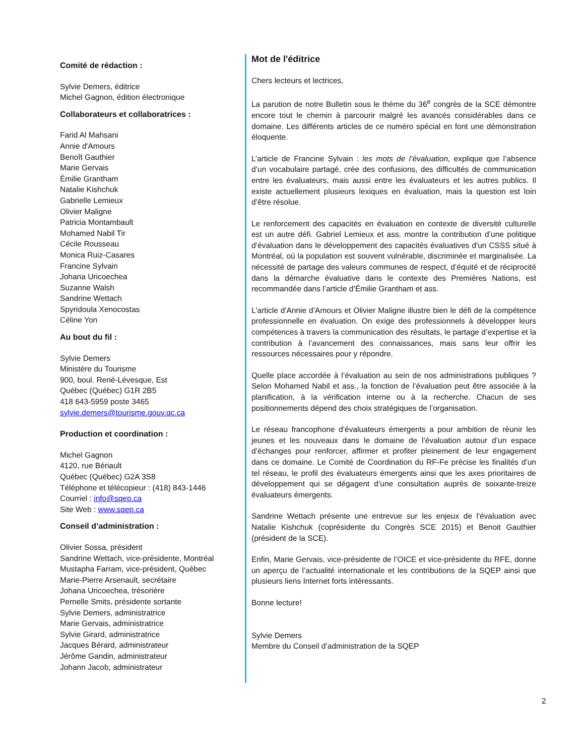Comité de rédaction :
Sylvie Demers, éditrice
Michel Gagnon, édition électronique
Collaborateurs et collaboratrices :
Farid Al Mahsani
Annie d'Amours
Benoît Gauthier
Marie Gervais
Émilie Grantham
Natalie Kishchuk
Gabrielle Lemieux
Olivier Maligne
Patricia Montambault
Mohamed Nabil Tir
Cécile Rousseau
Monica Ruiz-Casares
Francine Sylvain
Johana Uricoechea
Suzanne Walsh
Sandrine Wettach
Spyridoula Xenocostas
Céline Yon
Au bout du fil :
Sylvie Demers
Ministère du Tourisme
900, boul. René-Lévesque, Est
Québec (Québec) G1R 2B5
418 643-5959 poste 3465
sylvie.demers@tourisme.gouv.qc.ca
Production et coordination :
Michel Gagnon
4120, rue Bériault
Québec (Québec) G2A 3S8
Téléphone et télécopieur : (418) 843-1446
Courriel : info@sqep.ca
Site Web : www.sqep.ca
Conseil d’administration :
Olivier Sossa, président
Sandrine Wettach, vice-présidente, Montréal
Mustapha Farram, vice-président, Québec
Marie-Pierre Arsenault, secrétaire
Johana Uricoechea, trésorière
Pernelle Smits, présidente sortante
Sylvie Demers, administratrice
Marie Gervais, administratrice
Sylvie Girard, administratrice
Jacques Bérard, administrateur
Jérôme Gandin, administrateur
Johann Jacob, administrateur
Mot de l'éditrice
Chers lecteurs et lectrices,
La parution de notre Bulletin sous le thème du 36<sup>e</sup> congrès de la SCE démontre encore tout le chemin à parcourir malgré les avancés considérables dans ce domaine. Les différents articles de ce numéro spécial en font une démonstration éloquente.
L’article de Francine Sylvain : les mots de l’évaluation, explique que l’absence d’un vocabulaire partagé, crée des confusions, des difficultés de communication entre les évaluateurs, mais aussi entre les évaluateurs et les autres publics. Il existe actuellement plusieurs lexiques en évaluation, mais la question est loin d’être résolue.
Le renforcement des capacités en évaluation en contexte de diversité culturelle est un autre défi. Gabriel Lemieux et ass. montre la contribution d’une politique d’évaluation dans le développement des capacités évaluatives d'un CSSS situé à Montréal, où la population est souvent vulnérable, discriminée et marginalisée. La nécessité de partage des valeurs communes de respect, d’équité et de réciprocité dans la démarche évaluative dans le contexte des Premières Nations, est recommandée dans l’article d’Émilie Grantham et ass.
L'article d'Annie d’Amours et Olivier Maligne illustre bien le défi de la compétence professionnelle en évaluation. On exige des professionnels à développer leurs compétences à travers la communication des résultats, le partage d’expertise et la contribution à l’avancement des connaissances, mais sans leur offrir les ressources nécessaires pour y répondre.
Quelle place accordée à l’évaluation au sein de nos administrations publiques ? Selon Mohamed Nabil et ass., la fonction de l’évaluation peut être associée à la planification, à la vérification interne ou à la recherche. Chacun de ses positionnements dépend des choix stratégiques de l’organisation.
Le réseau francophone d’évaluateurs émergents a pour ambition de réunir les jeunes et les nouveaux dans le domaine de l’évaluation autour d’un espace d’échanges pour renforcer, affirmer et profiter pleinement de leur engagement dans ce domaine. Le Comité de Coordination du RF-Fe précise les finalités d’un tel réseau, le profil des évaluateurs émergents ainsi que les axes prioritaires de développement qui se dégagent d’une consultation auprès de soixante-treize évaluateurs émergents.
Sandrine Wettach présente une entrevue sur les enjeux de l'évaluation avec Natalie Kishchuk (coprésidente du Congrès SCE 2015) et Benoit Gauthier (président de la SCE).
Enfin, Marie Gervais, vice-présidente de l’OICE et vice-présidente du RFE, donne un aperçu de l’actualité internationale et les contributions de la SQEP ainsi que plusieurs liens Internet forts intéressants.
Bonne lecture!
Sylvie Demers
Membre du Conseil d’administration de la SQEP
2